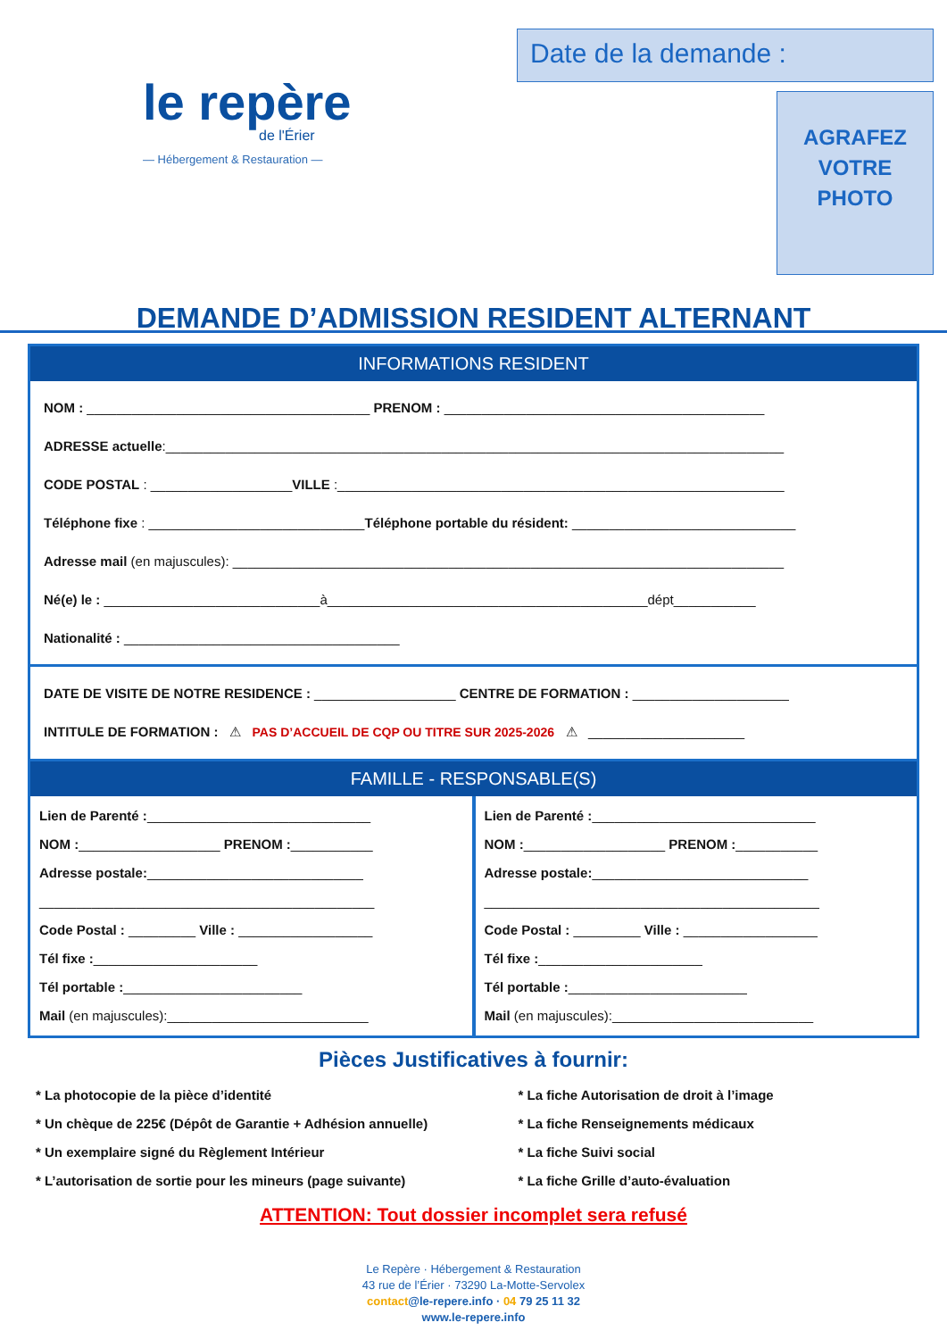le repère
de l'Érier
— Hébergement & Restauration —
Date de la demande :
AGRAFEZ
VOTRE
PHOTO
DEMANDE D’ADMISSION RESIDENT ALTERNANT
INFORMATIONS RESIDENT
NOM : ______________________________________ PRENOM : ___________________________________________
ADRESSE actuelle:___________________________________________________________________________________
CODE POSTAL : ___________________VILLE :____________________________________________________________
Téléphone fixe : _____________________________Téléphone portable du résident: ______________________________
Adresse mail (en majuscules): __________________________________________________________________________
Né(e) le : _____________________________à___________________________________________dépt___________
Nationalité : _____________________________________
DATE DE VISITE DE NOTRE RESIDENCE : ___________________ CENTRE DE FORMATION : _____________________
INTITULE DE FORMATION : ⚠ PAS D’ACCUEIL DE CQP OU TITRE SUR 2025-2026 ⚠ _____________________
FAMILLE - RESPONSABLE(S)
Lien de Parenté :______________________________
NOM :___________________ PRENOM :___________
Adresse postale:_____________________________
_____________________________________________
Code Postal : _________ Ville : __________________
Tél fixe :______________________
Tél portable :________________________
Mail (en majuscules):___________________________
Lien de Parenté :______________________________
NOM :___________________ PRENOM :___________
Adresse postale:_____________________________
_____________________________________________
Code Postal : _________ Ville : __________________
Tél fixe :______________________
Tél portable :________________________
Mail (en majuscules):___________________________
Pièces Justificatives à fournir:
* La photocopie de la pièce d’identité
* Un chèque de 225€ (Dépôt de Garantie + Adhésion annuelle)
* Un exemplaire signé du Règlement Intérieur
* L’autorisation de sortie pour les mineurs (page suivante)
* La fiche Autorisation de droit à l’image
* La fiche Renseignements médicaux
* La fiche Suivi social
* La fiche Grille d’auto-évaluation
ATTENTION: Tout dossier incomplet sera refusé
Le Repère · Hébergement & Restauration
43 rue de l’Érier · 73290 La-Motte-Servolex
contact@le-repere.info · 04 79 25 11 32
www.le-repere.info